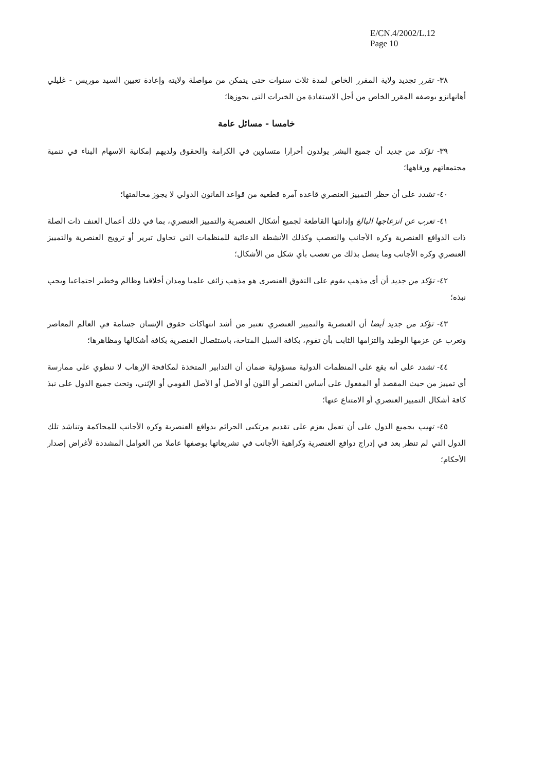E/CN.4/2002/L.12
Page 10
٣٨- تقرر تجديد ولاية المقرر الخاص لمدة ثلاث سنوات حتى يتمكن من مواصلة ولايته وإعادة تعيين السيد موريس - غليلي أهانهانزو بوصفه المقرر الخاص من أجل الاستفادة من الخبرات التي يحوزها؛
خامسا - مسائل عامة
٣٩- تؤكد من جديد أن جميع البشر يولدون أحرارا متساوين في الكرامة والحقوق ولديهم إمكانية الإسهام البناء في تنمية مجتمعاتهم ورفاهها؛
٤٠- تشدد على أن حظر التمييز العنصري قاعدة آمرة قطعية من قواعد القانون الدولي لا يجوز مخالفتها؛
٤١- تعرب عن انزعاجها البالغ وإدانتها القاطعة لجميع أشكال العنصرية والتمييز العنصري، بما في ذلك أعمال العنف ذات الصلة ذات الدوافع العنصرية وكره الأجانب والتعصب وكذلك الأنشطة الدعائية للمنظمات التي تحاول تبرير أو ترويج العنصرية والتمييز العنصري وكره الأجانب وما يتصل بذلك من تعصب بأي شكل من الأشكال؛
٤٢- تؤكد من جديد أن أي مذهب يقوم على التفوق العنصري هو مذهب زائف علميا ومدان أخلاقيا وظالم وخطير اجتماعيا ويجب نبذه؛
٤٣- تؤكد من جديد أيضا أن العنصرية والتمييز العنصري تعتبر من أشد انتهاكات حقوق الإنسان جسامة في العالم المعاصر وتعرب عن عزمها الوطيد والتزامها الثابت بأن تقوم، بكافة السبل المتاحة، باستئصال العنصرية بكافة أشكالها ومظاهرها؛
٤٤- تشدد على أنه يقع على المنظمات الدولية مسؤولية ضمان أن التدابير المتخذة لمكافحة الإرهاب لا تنطوي على ممارسة أي تمييز من حيث المقصد أو المفعول على أساس العنصر أو اللون أو الأصل أو الأصل القومي أو الإثني، وتحث جميع الدول على نبذ كافة أشكال التمييز العنصري أو الامتناع عنها؛
٤٥- تهيب بجميع الدول على أن تعمل بعزم على تقديم مرتكبي الجرائم بدوافع العنصرية وكره الأجانب للمحاكمة وتناشد تلك الدول التي لم تنظر بعد في إدراج دوافع العنصرية وكراهية الأجانب في تشريعاتها بوصفها عاملا من العوامل المشددة لأغراض إصدار الأحكام؛